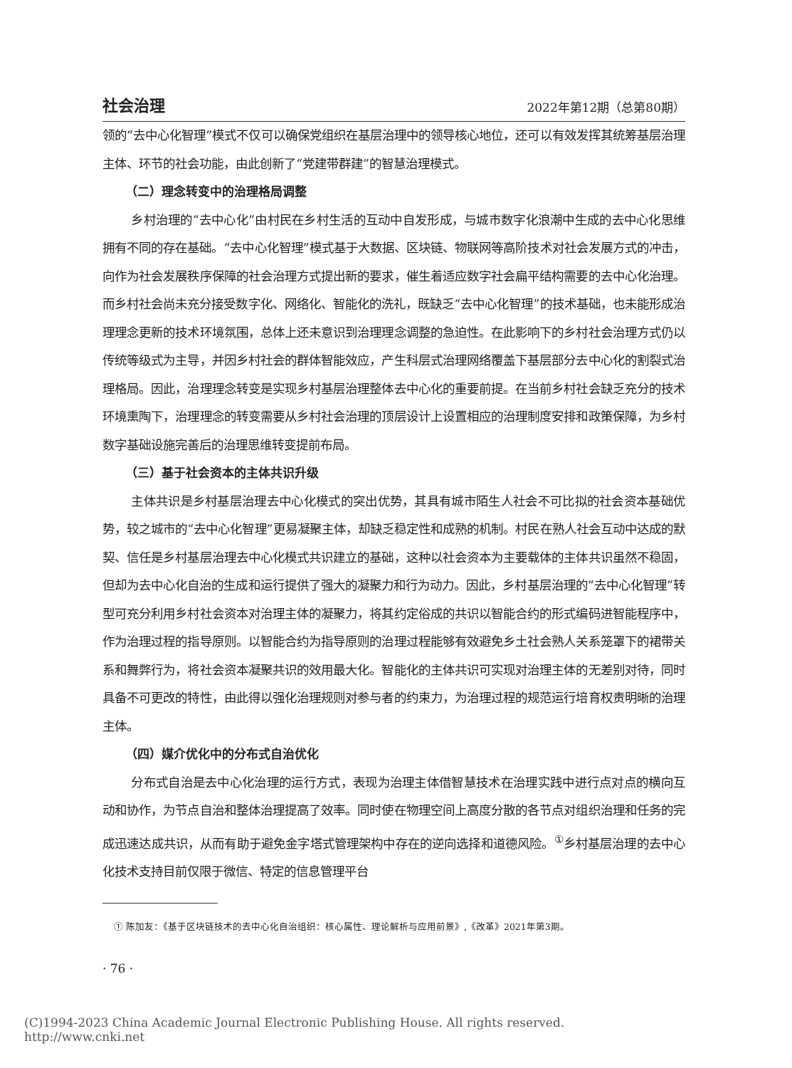社会治理 2022年第12期（总第80期）
领的“去中心化智理”模式不仅可以确保党组织在基层治理中的领导核心地位，还可以有效发挥其统筹基层治理主体、环节的社会功能，由此创新了“党建带群建”的智慧治理模式。
（二）理念转变中的治理格局调整
乡村治理的“去中心化”由村民在乡村生活的互动中自发形成，与城市数字化浪潮中生成的去中心化思维拥有不同的存在基础。“去中心化智理”模式基于大数据、区块链、物联网等高阶技术对社会发展方式的冲击，向作为社会发展秩序保障的社会治理方式提出新的要求，催生着适应数字社会扁平结构需要的去中心化治理。而乡村社会尚未充分接受数字化、网络化、智能化的洗礼，既缺乏“去中心化智理”的技术基础，也未能形成治理理念更新的技术环境氛围，总体上还未意识到治理理念调整的急迫性。在此影响下的乡村社会治理方式仍以传统等级式为主导，并因乡村社会的群体智能效应，产生科层式治理网络覆盖下基层部分去中心化的割裂式治理格局。因此，治理理念转变是实现乡村基层治理整体去中心化的重要前提。在当前乡村社会缺乏充分的技术环境熏陶下，治理理念的转变需要从乡村社会治理的顶层设计上设置相应的治理制度安排和政策保障，为乡村数字基础设施完善后的治理思维转变提前布局。
（三）基于社会资本的主体共识升级
主体共识是乡村基层治理去中心化模式的突出优势，其具有城市陌生人社会不可比拟的社会资本基础优势，较之城市的“去中心化智理”更易凝聚主体，却缺乏稳定性和成熟的机制。村民在熟人社会互动中达成的默契、信任是乡村基层治理去中心化模式共识建立的基础，这种以社会资本为主要载体的主体共识虽然不稳固，但却为去中心化自治的生成和运行提供了强大的凝聚力和行为动力。因此，乡村基层治理的“去中心化智理”转型可充分利用乡村社会资本对治理主体的凝聚力，将其约定俗成的共识以智能合约的形式编码进智能程序中，作为治理过程的指导原则。以智能合约为指导原则的治理过程能够有效避免乡土社会熟人关系笼罩下的裙带关系和舞弊行为，将社会资本凝聚共识的效用最大化。智能化的主体共识可实现对治理主体的无差别对待，同时具备不可更改的特性，由此得以强化治理规则对参与者的约束力，为治理过程的规范运行培育权责明晰的治理主体。
（四）媒介优化中的分布式自治优化
分布式自治是去中心化治理的运行方式，表现为治理主体借智慧技术在治理实践中进行点对点的横向互动和协作，为节点自治和整体治理提高了效率。同时使在物理空间上高度分散的各节点对组织治理和任务的完成迅速达成共识，从而有助于避免金字塔式管理架构中存在的逆向选择和道德风险。<sup>①</sup>乡村基层治理的去中心化技术支持目前仅限于微信、特定的信息管理平台
① 陈加友：《基于区块链技术的去中心化自治组织：核心属性、理论解析与应用前景》,《改革》2021年第3期。
· 76 ·
(C)1994-2023 China Academic Journal Electronic Publishing House. All rights reserved. http://www.cnki.net